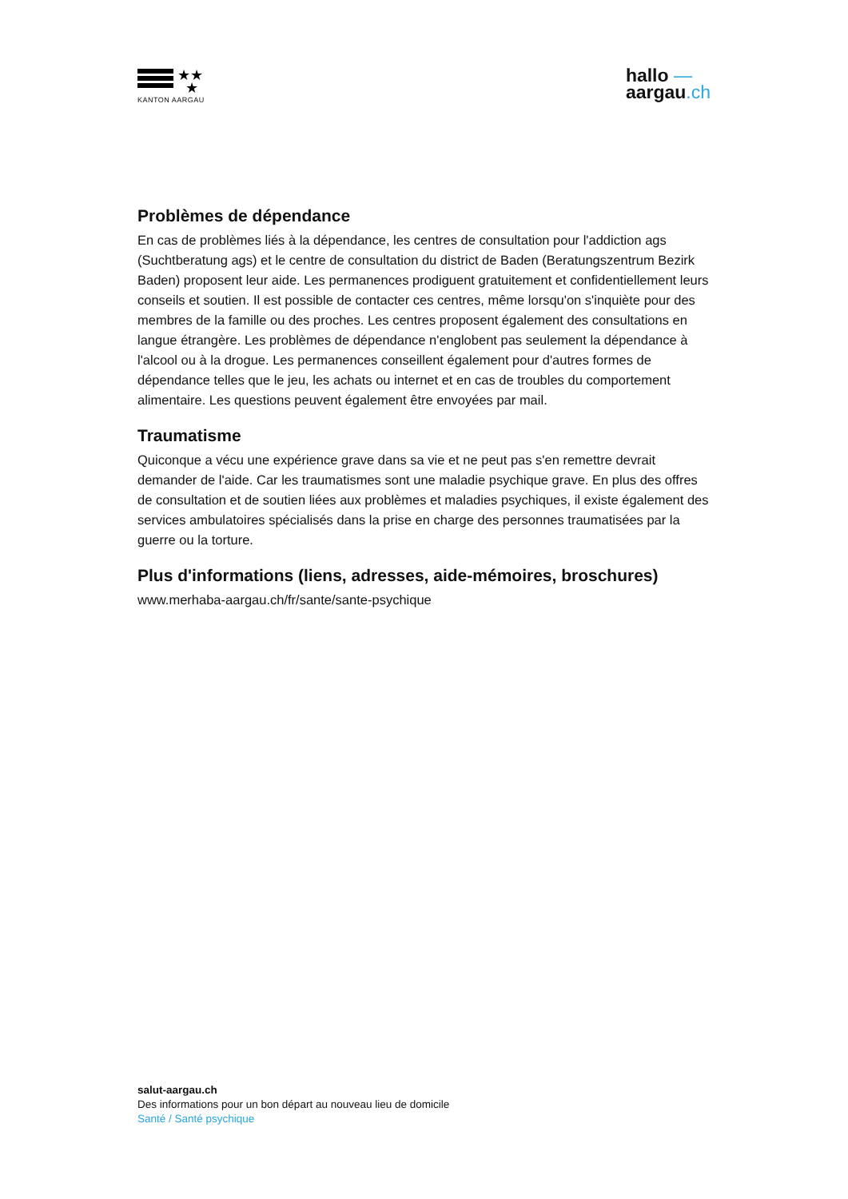★★
★
KANTON AARGAU
hallo —
aargau.ch
Problèmes de dépendance
En cas de problèmes liés à la dépendance, les centres de consultation pour l'addiction ags (Suchtberatung ags) et le centre de consultation du district de Baden (Beratungszentrum Bezirk Baden) proposent leur aide. Les permanences prodiguent gratuitement et confidentiellement leurs conseils et soutien. Il est possible de contacter ces centres, même lorsqu'on s'inquiète pour des membres de la famille ou des proches. Les centres proposent également des consultations en langue étrangère. Les problèmes de dépendance n'englobent pas seulement la dépendance à l'alcool ou à la drogue. Les permanences conseillent également pour d'autres formes de dépendance telles que le jeu, les achats ou internet et en cas de troubles du comportement alimentaire. Les questions peuvent également être envoyées par mail.
Traumatisme
Quiconque a vécu une expérience grave dans sa vie et ne peut pas s'en remettre devrait demander de l'aide. Car les traumatismes sont une maladie psychique grave. En plus des offres de consultation et de soutien liées aux problèmes et maladies psychiques, il existe également des services ambulatoires spécialisés dans la prise en charge des personnes traumatisées par la guerre ou la torture.
Plus d'informations (liens, adresses, aide-mémoires, broschures)
www.merhaba-aargau.ch/fr/sante/sante-psychique
salut-aargau.ch
Des informations pour un bon départ au nouveau lieu de domicile
Santé / Santé psychique